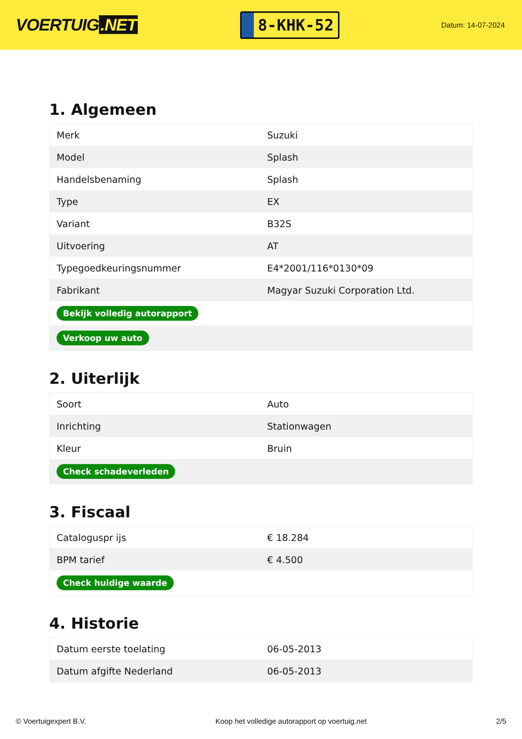VOERTUIG.NET
8-KHK-52
Datum: 14-07-2024
1. Algemeen
| Merk | Suzuki |
| Model | Splash |
| Handelsbenaming | Splash |
| Type | EX |
| Variant | B32S |
| Uitvoering | AT |
| Typegoedkeuringsnummer | E4*2001/116*0130*09 |
| Fabrikant | Magyar Suzuki Corporation Ltd. |
| Bekijk volledig autorapport | |
| Verkoop uw auto | |
2. Uiterlijk
| Soort | Auto |
| Inrichting | Stationwagen |
| Kleur | Bruin |
| Check schadeverleden | |
3. Fiscaal
| Cataloguspr ijs | € 18.284 |
| BPM tarief | € 4.500 |
| Check huidige waarde | |
4. Historie
| Datum eerste toelating | 06-05-2013 |
| Datum afgifte Nederland | 06-05-2013 |
© Voertuigexpert B.V. Koop het volledige autorapport op voertuig.net 2/5